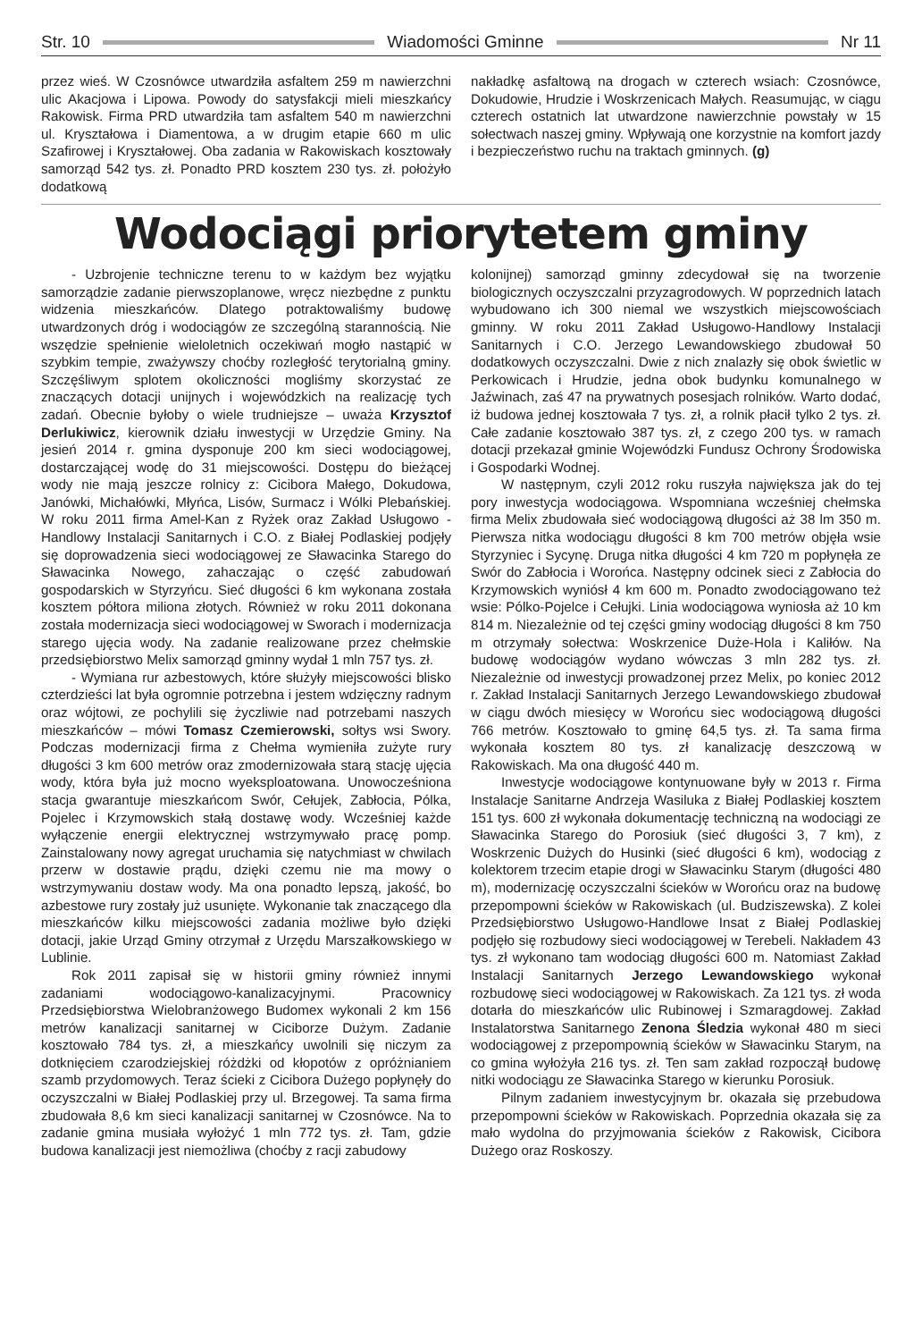Str. 10 Wiadomości Gminne Nr 11
przez wieś. W Czosnówce utwardziła asfaltem 259 m nawierzchni ulic Akacjowa i Lipowa. Powody do satysfakcji mieli mieszkańcy Rakowisk. Firma PRD utwardziła tam asfaltem 540 m nawierzchni ul. Kryształowa i Diamentowa, a w drugim etapie 660 m ulic Szafirowej i Kryształowej. Oba zadania w Rakowiskach kosztowały samorząd 542 tys. zł. Ponadto PRD kosztem 230 tys. zł. położyło dodatkową
nakładkę asfaltową na drogach w czterech wsiach: Czosnówce, Dokudowie, Hrudzie i Woskrzenicach Małych. Reasumując, w ciągu czterech ostatnich lat utwardzone nawierzchnie powstały w 15 sołectwach naszej gminy. Wpływają one korzystnie na komfort jazdy i bezpieczeństwo ruchu na traktach gminnych. (g)
Wodociągi priorytetem gminy
- Uzbrojenie techniczne terenu to w każdym bez wyjątku samorządzie zadanie pierwszoplanowe, wręcz niezbędne z punktu widzenia mieszkańców. Dlatego potraktowaliśmy budowę utwardzonych dróg i wodociągów ze szczególną starannością. Nie wszędzie spełnienie wieloletnich oczekiwań mogło nastąpić w szybkim tempie, zważywszy choćby rozległość terytorialną gminy. Szczęśliwym splotem okoliczności mogliśmy skorzystać ze znaczących dotacji unijnych i wojewódzkich na realizację tych zadań. Obecnie byłoby o wiele trudniejsze – uważa Krzysztof Derlukiwicz, kierownik działu inwestycji w Urzędzie Gminy. Na jesień 2014 r. gmina dysponuje 200 km sieci wodociągowej, dostarczającej wodę do 31 miejscowości. Dostępu do bieżącej wody nie mają jeszcze rolnicy z: Cicibora Małego, Dokudowa, Janówki, Michałówki, Młyńca, Lisów, Surmacz i Wólki Plebańskiej. W roku 2011 firma Amel-Kan z Ryżek oraz Zakład Usługowo - Handlowy Instalacji Sanitarnych i C.O. z Białej Podlaskiej podjęły się doprowadzenia sieci wodociągowej ze Sławacinka Starego do Sławacinka Nowego, zahaczając o część zabudowań gospodarskich w Styrzyńcu. Sieć długości 6 km wykonana została kosztem półtora miliona złotych. Również w roku 2011 dokonana została modernizacja sieci wodociągowej w Sworach i modernizacja starego ujęcia wody. Na zadanie realizowane przez chełmskie przedsiębiorstwo Melix samorząd gminny wydał 1 mln 757 tys. zł.
- Wymiana rur azbestowych, które służyły miejscowości blisko czterdzieści lat była ogromnie potrzebna i jestem wdzięczny radnym oraz wójtowi, ze pochylili się życzliwie nad potrzebami naszych mieszkańców – mówi Tomasz Czemierowski, sołtys wsi Swory. Podczas modernizacji firma z Chełma wymieniła zużyte rury długości 3 km 600 metrów oraz zmodernizowała starą stację ujęcia wody, która była już mocno wyeksploatowana. Unowocześniona stacja gwarantuje mieszkańcom Swór, Cełujek, Zabłocia, Pólka, Pojelec i Krzymowskich stałą dostawę wody. Wcześniej każde wyłączenie energii elektrycznej wstrzymywało pracę pomp. Zainstalowany nowy agregat uruchamia się natychmiast w chwilach przerw w dostawie prądu, dzięki czemu nie ma mowy o wstrzymywaniu dostaw wody. Ma ona ponadto lepszą, jakość, bo azbestowe rury zostały już usunięte. Wykonanie tak znaczącego dla mieszkańców kilku miejscowości zadania możliwe było dzięki dotacji, jakie Urząd Gminy otrzymał z Urzędu Marszałkowskiego w Lublinie.
Rok 2011 zapisał się w historii gminy również innymi zadaniami wodociągowo-kanalizacyjnymi. Pracownicy Przedsiębiorstwa Wielobranżowego Budomex wykonali 2 km 156 metrów kanalizacji sanitarnej w Ciciborze Dużym. Zadanie kosztowało 784 tys. zł, a mieszkańcy uwolnili się niczym za dotknięciem czarodziejskiej różdżki od kłopotów z opróżnianiem szamb przydomowych. Teraz ścieki z Cicibora Dużego popłynęły do oczyszczalni w Białej Podlaskiej przy ul. Brzegowej. Ta sama firma zbudowała 8,6 km sieci kanalizacji sanitarnej w Czosnówce. Na to zadanie gmina musiała wyłożyć 1 mln 772 tys. zł. Tam, gdzie budowa kanalizacji jest niemożliwa (choćby z racji zabudowy
kolonijnej) samorząd gminny zdecydował się na tworzenie biologicznych oczyszczalni przyzagrodowych. W poprzednich latach wybudowano ich 300 niemal we wszystkich miejscowościach gminny. W roku 2011 Zakład Usługowo-Handlowy Instalacji Sanitarnych i C.O. Jerzego Lewandowskiego zbudował 50 dodatkowych oczyszczalni. Dwie z nich znalazły się obok świetlic w Perkowicach i Hrudzie, jedna obok budynku komunalnego w Jaźwinach, zaś 47 na prywatnych posesjach rolników. Warto dodać, iż budowa jednej kosztowała 7 tys. zł, a rolnik płacił tylko 2 tys. zł. Całe zadanie kosztowało 387 tys. zł, z czego 200 tys. w ramach dotacji przekazał gminie Wojewódzki Fundusz Ochrony Środowiska i Gospodarki Wodnej.
W następnym, czyli 2012 roku ruszyła największa jak do tej pory inwestycja wodociągowa. Wspomniana wcześniej chełmska firma Melix zbudowała sieć wodociągową długości aż 38 lm 350 m. Pierwsza nitka wodociągu długości 8 km 700 metrów objęła wsie Styrzyniec i Sycynę. Druga nitka długości 4 km 720 m popłynęła ze Swór do Zabłocia i Worońca. Następny odcinek sieci z Zabłocia do Krzymowskich wyniósł 4 km 600 m. Ponadto zwodociągowano też wsie: Pólko-Pojelce i Cełujki. Linia wodociągowa wyniosła aż 10 km 814 m. Niezależnie od tej części gminy wodociąg długości 8 km 750 m otrzymały sołectwa: Woskrzenice Duże-Hola i Kaliłów. Na budowę wodociągów wydano wówczas 3 mln 282 tys. zł. Niezależnie od inwestycji prowadzonej przez Melix, po koniec 2012 r. Zakład Instalacji Sanitarnych Jerzego Lewandowskiego zbudował w ciągu dwóch miesięcy w Worońcu siec wodociągową długości 766 metrów. Kosztowało to gminę 64,5 tys. zł. Ta sama firma wykonała kosztem 80 tys. zł kanalizację deszczową w Rakowiskach. Ma ona długość 440 m.
Inwestycje wodociągowe kontynuowane były w 2013 r. Firma Instalacje Sanitarne Andrzeja Wasiluka z Białej Podlaskiej kosztem 151 tys. 600 zł wykonała dokumentację techniczną na wodociągi ze Sławacinka Starego do Porosiuk (sieć długości 3, 7 km), z Woskrzenic Dużych do Husinki (sieć długości 6 km), wodociąg z kolektorem trzecim etapie drogi w Sławacinku Starym (długości 480 m), modernizację oczyszczalni ścieków w Worońcu oraz na budowę przepompowni ścieków w Rakowiskach (ul. Budziszewska). Z kolei Przedsiębiorstwo Usługowo-Handlowe Insat z Białej Podlaskiej podjęło się rozbudowy sieci wodociągowej w Terebeli. Nakładem 43 tys. zł wykonano tam wodociąg długości 600 m. Natomiast Zakład Instalacji Sanitarnych Jerzego Lewandowskiego wykonał rozbudowę sieci wodociągowej w Rakowiskach. Za 121 tys. zł woda dotarła do mieszkańców ulic Rubinowej i Szmaragdowej. Zakład Instalatorstwa Sanitarnego Zenona Śledzia wykonał 480 m sieci wodociągowej z przepompownią ścieków w Sławacinku Starym, na co gmina wyłożyła 216 tys. zł. Ten sam zakład rozpoczął budowę nitki wodociągu ze Sławacinka Starego w kierunku Porosiuk.
Pilnym zadaniem inwestycyjnym br. okazała się przebudowa przepompowni ścieków w Rakowiskach. Poprzednia okazała się za mało wydolna do przyjmowania ścieków z Rakowisk, Cicibora Dużego oraz Roskoszy.